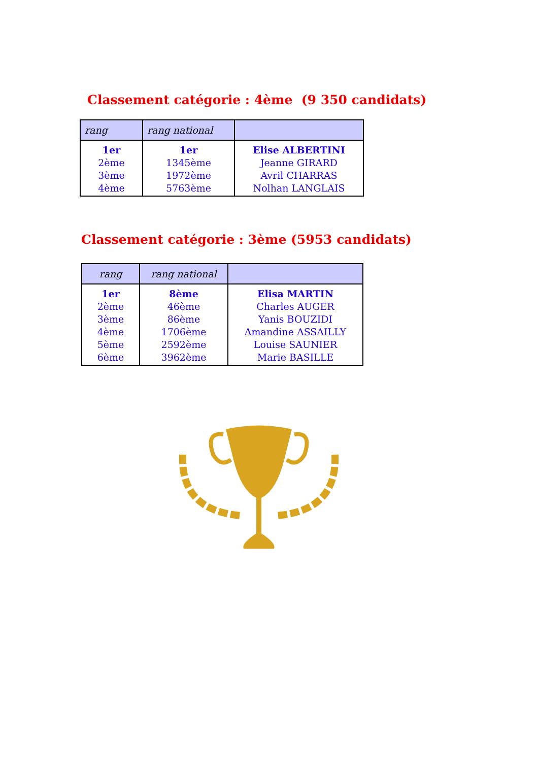Classement catégorie : 4ème (9 350 candidats)
| rang | rang national | |
| --- | --- | --- |
| 1er 2ème 3ème 4ème | 1er 1345ème 1972ème 5763ème | Elise ALBERTINI Jeanne GIRARD Avril CHARRAS Nolhan LANGLAIS |
Classement catégorie : 3ème (5953 candidats)
| rang | rang national | |
| --- | --- | --- |
| 1er 2ème 3ème 4ème 5ème 6ème | 8ème 46ème 86ème 1706ème 2592ème 3962ème | Elisa MARTIN Charles AUGER Yanis BOUZIDI Amandine ASSAILLY Louise SAUNIER Marie BASILLE |